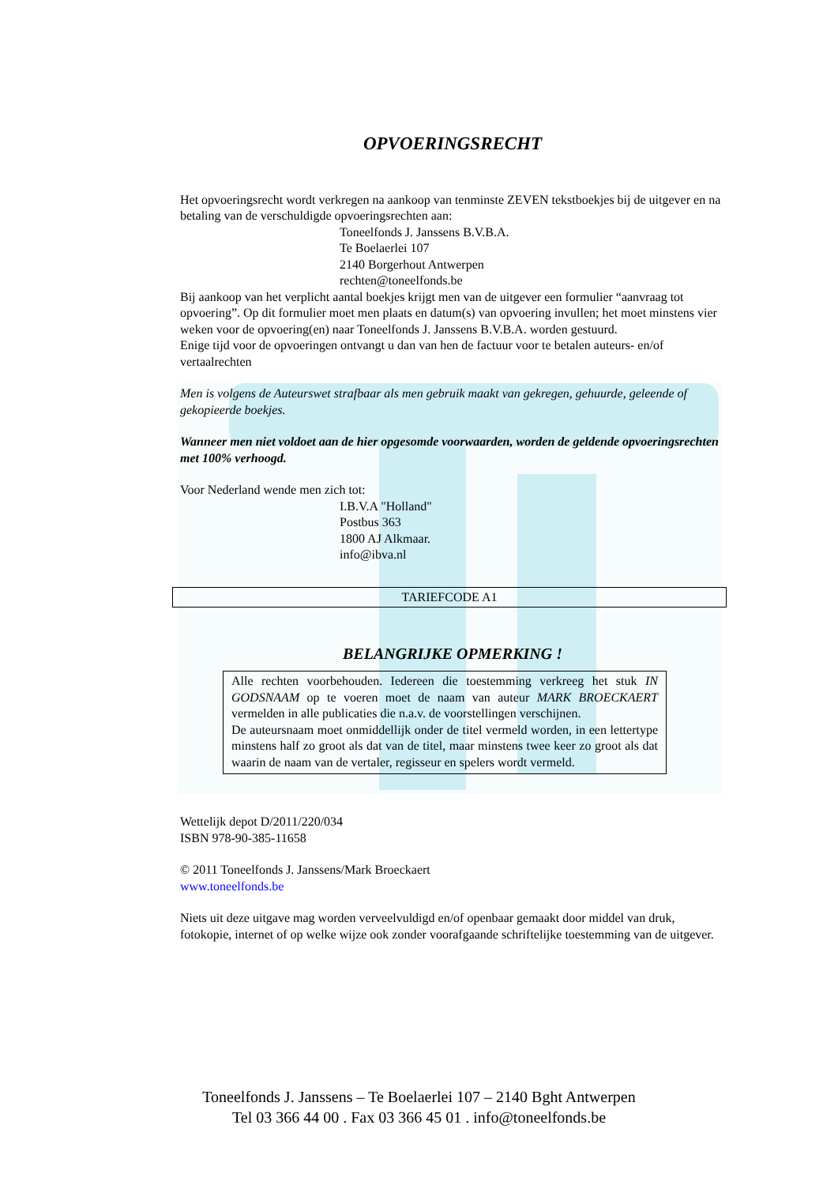OPVOERINGSRECHT
Het opvoeringsrecht wordt verkregen na aankoop van tenminste ZEVEN tekstboekjes bij de uitgever en na betaling van de verschuldigde opvoeringsrechten aan:
Toneelfonds J. Janssens B.V.B.A.
Te Boelaerlei 107
2140 Borgerhout Antwerpen
rechten@toneelfonds.be
Bij aankoop van het verplicht aantal boekjes krijgt men van de uitgever een formulier “aanvraag tot opvoering”. Op dit formulier moet men plaats en datum(s) van opvoering invullen; het moet minstens vier weken voor de opvoering(en) naar Toneelfonds J. Janssens B.V.B.A. worden gestuurd.
Enige tijd voor de opvoeringen ontvangt u dan van hen de factuur voor te betalen auteurs- en/of vertaalrechten
Men is volgens de Auteurswet strafbaar als men gebruik maakt van gekregen, gehuurde, geleende of gekopieerde boekjes.
Wanneer men niet voldoet aan de hier opgesomde voorwaarden, worden de geldende opvoeringsrechten met 100% verhoogd.
Voor Nederland wende men zich tot:
I.B.V.A "Holland"
Postbus 363
1800 AJ Alkmaar.
info@ibva.nl
TARIEFCODE A1
BELANGRIJKE OPMERKING !
Alle rechten voorbehouden. Iedereen die toestemming verkreeg het stuk IN GODSNAAM op te voeren moet de naam van auteur MARK BROECKAERT vermelden in alle publicaties die n.a.v. de voorstellingen verschijnen.
De auteursnaam moet onmiddellijk onder de titel vermeld worden, in een lettertype minstens half zo groot als dat van de titel, maar minstens twee keer zo groot als dat waarin de naam van de vertaler, regisseur en spelers wordt vermeld.
Wettelijk depot D/2011/220/034
ISBN 978-90-385-11658
© 2011 Toneelfonds J. Janssens/Mark Broeckaert
www.toneelfonds.be
Niets uit deze uitgave mag worden verveelvuldigd en/of openbaar gemaakt door middel van druk, fotokopie, internet of op welke wijze ook zonder voorafgaande schriftelijke toestemming van de uitgever.
Toneelfonds J. Janssens – Te Boelaerlei 107 – 2140 Bght Antwerpen
Tel 03 366 44 00 . Fax 03 366 45 01 . info@toneelfonds.be